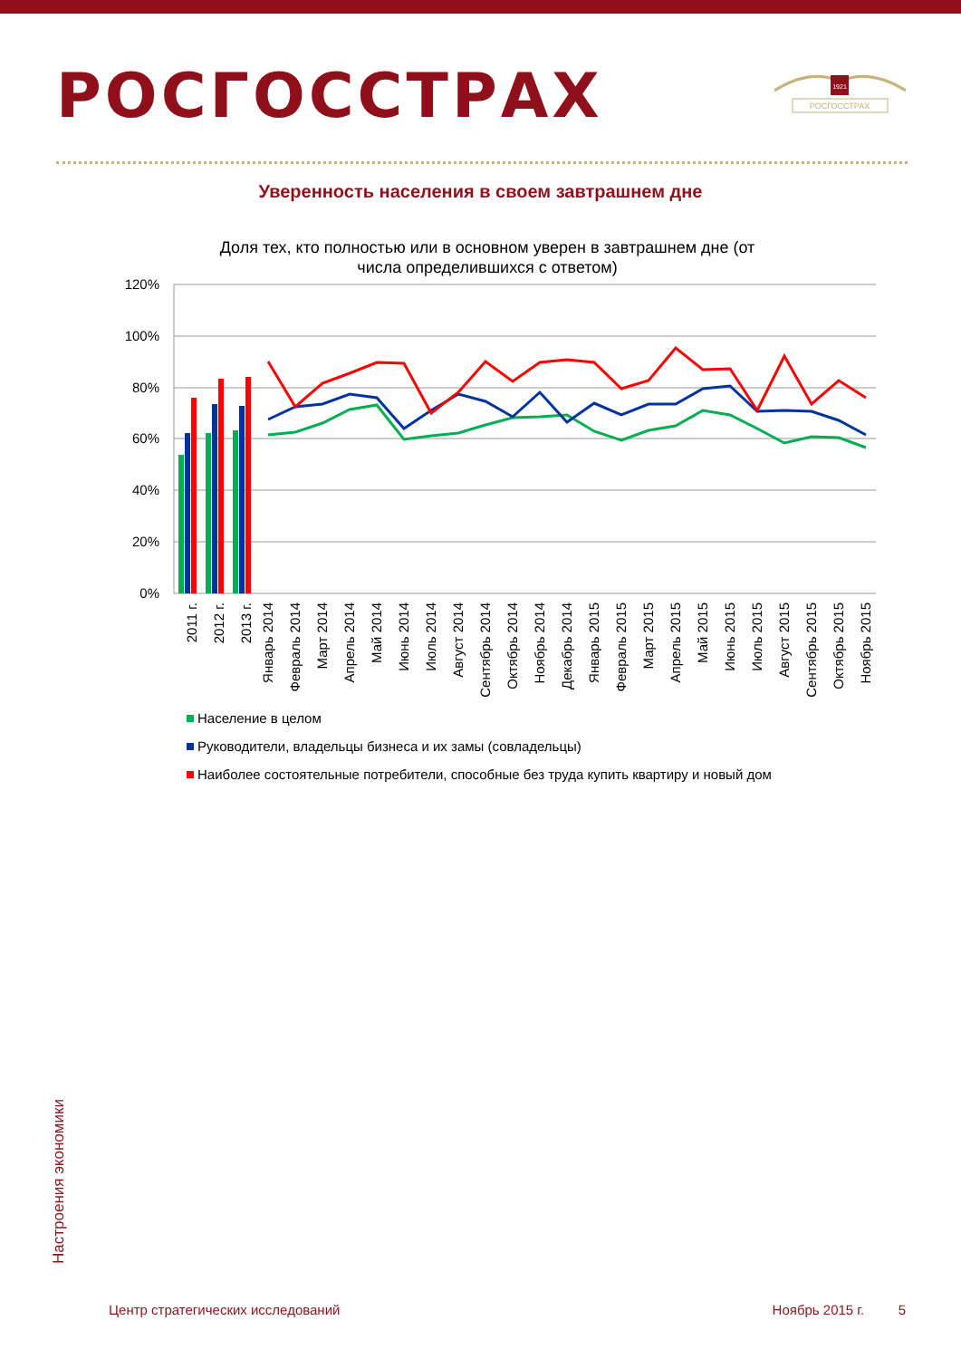РОСГОССТРАХ
1921
РОСГОССТРАХ
Уверенность населения в своем завтрашнем дне
Доля тех, кто полностью или в основном уверен в завтрашнем дне (от
числа определившихся с ответом)
120%
100%
80%
60%
40%
20%
0%
2011 г.
2012 г.
2013 г.
Январь 2014
Февраль 2014
Март 2014
Апрель 2014
Май 2014
Июнь 2014
Июль 2014
Август 2014
Сентябрь 2014
Октябрь 2014
Ноябрь 2014
Декабрь 2014
Январь 2015
Февраль 2015
Март 2015
Апрель 2015
Май 2015
Июнь 2015
Июль 2015
Август 2015
Сентябрь 2015
Октябрь 2015
Ноябрь 2015
Население в целом
Руководители, владельцы бизнеса и их замы (совладельцы)
Наиболее состоятельные потребители, способные без труда купить квартиру и новый дом
Настроения экономики
Центр стратегических исследований Ноябрь 2015 г. 5